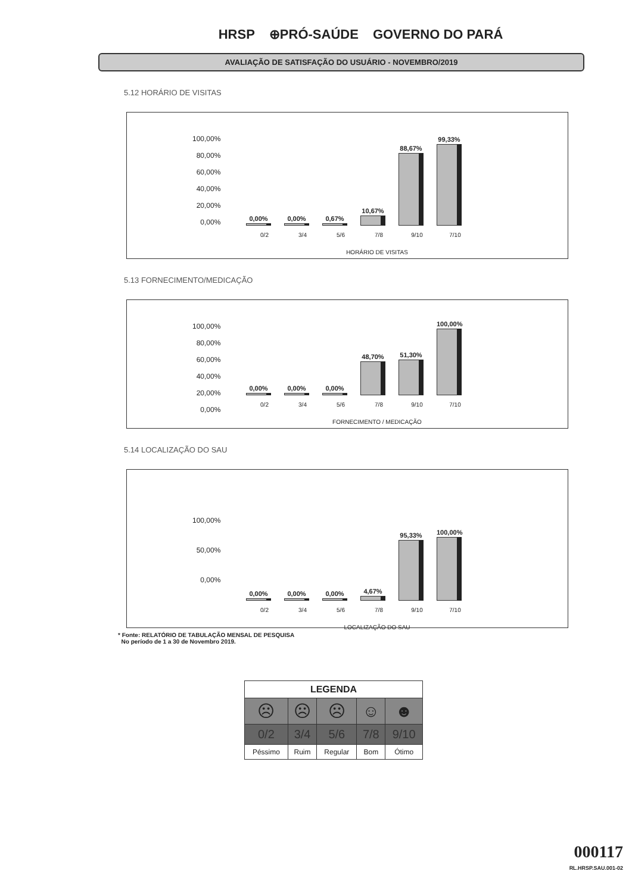HRSP ⊕PRÓ-SAÚDE GOVERNO DO PARÁ
AVALIAÇÃO DE SATISFAÇÃO DO USUÁRIO - NOVEMBRO/2019
5.12 HORÁRIO DE VISITAS
100,00%
80,00%
60,00%
40,00%
20,00%
0,00%
0,00%
0,00%
0,67%
10,67%
88,67%
99,33%
0/2 3/4 5/6 7/8 9/10 7/10
HORÁRIO DE VISITAS
5.13 FORNECIMENTO/MEDICAÇÃO
100,00%
80,00%
60,00%
40,00%
20,00%
0,00%
0,00%
0,00%
0,00%
48,70%
51,30%
100,00%
0/2 3/4 5/6 7/8 9/10 7/10
FORNECIMENTO / MEDICAÇÃO
5.14 LOCALIZAÇÃO DO SAU
100,00%
50,00%
0,00%
0,00%
0,00%
0,00%
4,67%
95,33%
100,00%
0/2 3/4 5/6 7/8 9/10 7/10
LOCALIZAÇÃO DO SAU
* Fonte: RELATÓRIO DE TABULAÇÃO MENSAL DE PESQUISA
No período de 1 a 30 de Novembro 2019.
| LEGENDA | | | | |
| --- | --- | --- | --- | --- |
| ☹ | ☹ | ☹ | ☺ | ☻ |
| 0/2 | 3/4 | 5/6 | 7/8 | 9/10 |
| Péssimo | Ruim | Regular | Bom | Ótimo |
000117
RL.HRSP.SAU.001-02